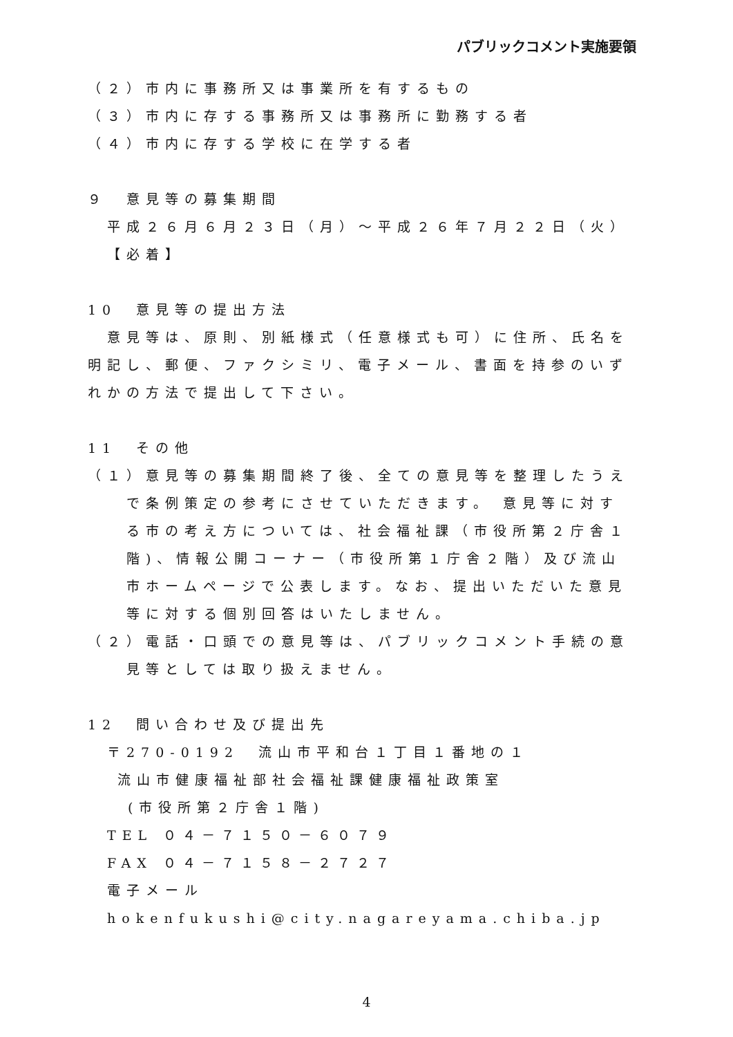パブリックコメント実施要領
（２）市内に事務所又は事業所を有するもの
（３）市内に存する事務所又は事務所に勤務する者
（４）市内に存する学校に在学する者
９　意見等の募集期間
平成２６月６月２３日（月）～平成２６年７月２２日（火）
【必着】
10　意見等の提出方法
　意見等は、原則、別紙様式（任意様式も可）に住所、氏名を明記し、郵便、ファクシミリ、電子メール、書面を持参のいずれかの方法で提出して下さい。
11　その他
（１）意見等の募集期間終了後、全ての意見等を整理したうえで条例策定の参考にさせていただきます。 意見等に対する市の考え方については、社会福祉課（市役所第２庁舎１階)、情報公開コーナー（市役所第１庁舎２階）及び流山市ホームページで公表します。なお、提出いただいた意見等に対する個別回答はいたしません。
（２）電話・口頭での意見等は、パブリックコメント手続の意見等としては取り扱えません。
12　問い合わせ及び提出先
〒270-0192　流山市平和台１丁目１番地の１
流山市健康福祉部社会福祉課健康福祉政策室
(市役所第２庁舎１階)
TEL ０４－７１５０－６０７９
FAX ０４－７１５８－２７２７
電子メール hokenfukushi@city.nagareyama.chiba.jp
4